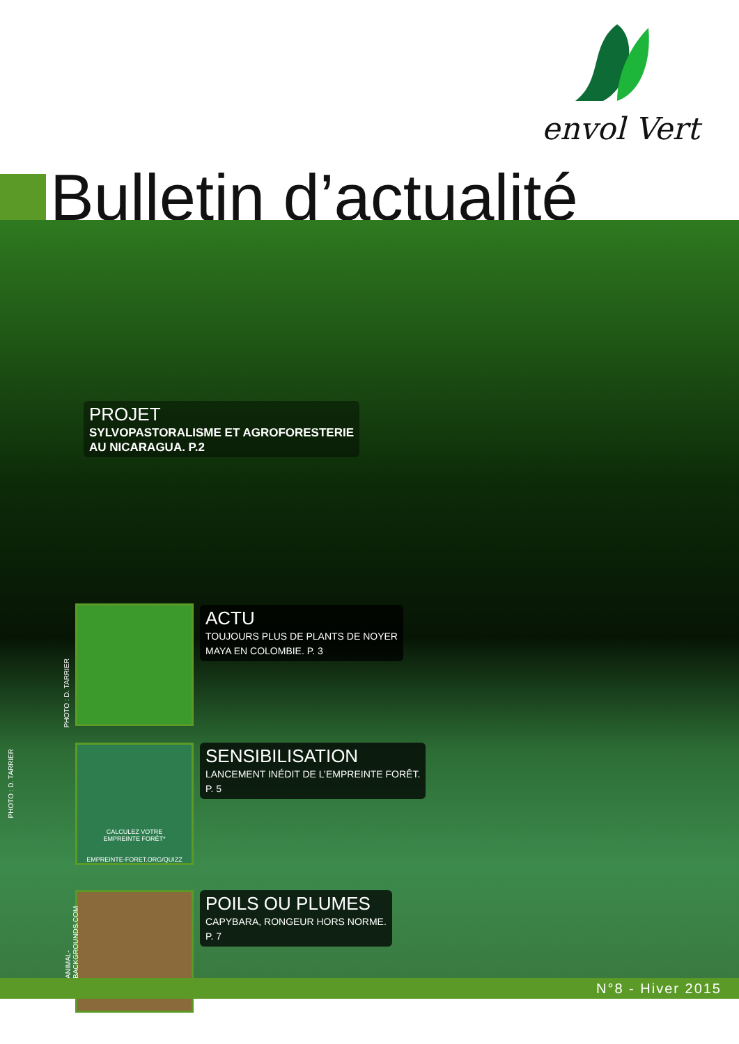envol Vert
Bulletin d’actualité
PROJET
SYLVOPASTORALISME ET AGROFORESTERIE
AU NICARAGUA. P.2
PHOTO : D. TARRIER
ACTU
TOUJOURS PLUS DE PLANTS DE NOYER
MAYA EN COLOMBIE. P. 3
CALCULEZ VOTRE
EMPREINTE FORÊT*
EMPREINTE-FORET.ORG/QUIZZ
PHOTO : D. TARRIER
SENSIBILISATION
LANCEMENT INÉDIT DE L’EMPREINTE FORÊT.
P. 5
ANIMAL-BACKGROUNDS.COM
POILS OU PLUMES
CAPYBARA, RONGEUR HORS NORME.
P. 7
N°8 - Hiver 2015